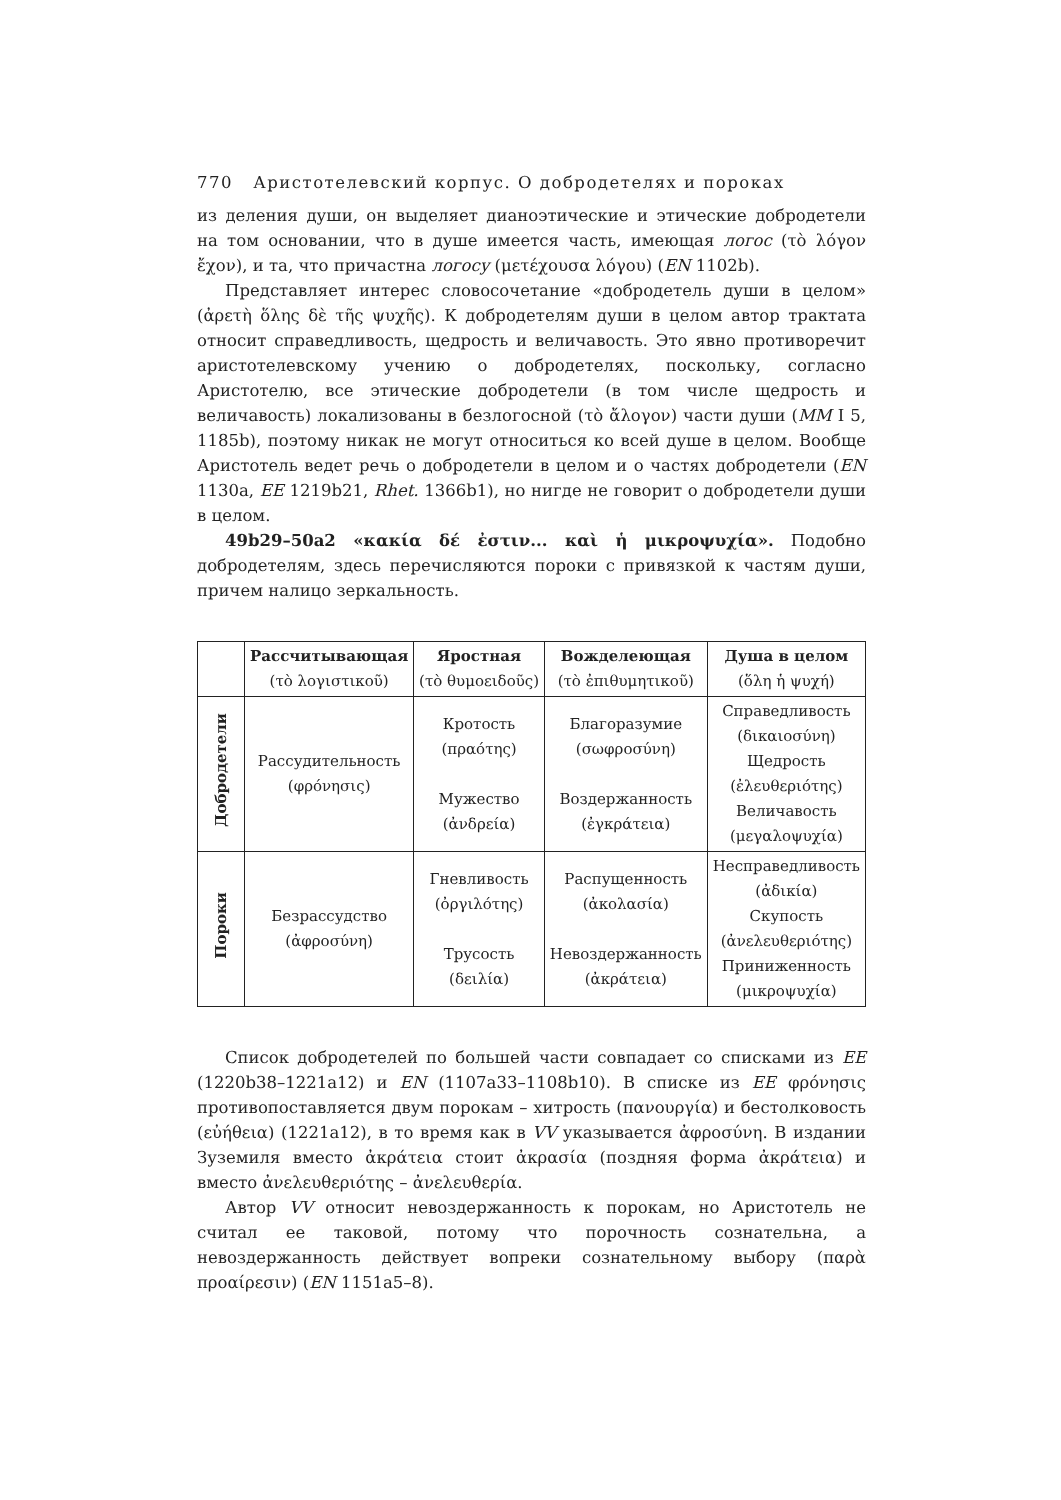770 Аристотелевский корпус. О добродетелях и пороках
из деления души, он выделяет дианоэтические и этические добродетели на том основании, что в душе имеется часть, имеющая логос (τὸ λόγον ἔχον), и та, что причастна логосу (μετέχουσα λόγου) (EN 1102b).
Представляет интерес словосочетание «добродетель души в целом» (ἀρετὴ ὅλης δὲ τῆς ψυχῆς). К добродетелям души в целом автор трактата относит справедливость, щедрость и величавость. Это явно противоречит аристотелевскому учению о добродетелях, поскольку, согласно Аристотелю, все этические добродетели (в том числе щедрость и величавость) локализованы в безлогосной (τὸ ἄλογον) части души (MM I 5, 1185b), поэтому никак не могут относиться ко всей душе в целом. Вообще Аристотель ведет речь о добродетели в целом и о частях добродетели (EN 1130a, EE 1219b21, Rhet. 1366b1), но нигде не говорит о добродетели души в целом.
49b29–50a2 «κακία δέ ἐστιν... καὶ ἡ μικροψυχία». Подобно добродетелям, здесь перечисляются пороки с привязкой к частям души, причем налицо зеркальность.
| | Рассчитывающая (τὸ λογιστικοῦ) | Яростная (τὸ θυμοειδοῦς) | Вожделеющая (τὸ ἐπιθυμητικοῦ) | Душа в целом (ὅλη ἡ ψυχή) |
| --- | --- | --- | --- | --- |
| Добродетели | Рассудительность (φρόνησις) | Кротость (πραότης) Мужество (ἀνδρεία) | Благоразумие (σωφροσύνη) Воздержанность (ἐγκράτεια) | Справедливость (δικαιοσύνη) Щедрость (ἐλευθεριότης) Величавость (μεγαλοψυχία) |
| Пороки | Безрассудство (ἀφροσύνη) | Гневливость (ὀργιλότης) Трусость (δειλία) | Распущенность (ἀκολασία) Невоздержанность (ἀκράτεια) | Несправедливость (ἀδικία) Скупость (ἀνελευθεριότης) Приниженность (μικροψυχία) |
Список добродетелей по большей части совпадает со списками из EE (1220b38–1221a12) и EN (1107a33–1108b10). В списке из EE φρόνησις противопоставляется двум порокам – хитрость (πανουργία) и бестолковость (εὐήθεια) (1221a12), в то время как в VV указывается ἀφροσύνη. В издании Зуземиля вместо ἀκράτεια стоит ἀκρασία (поздняя форма ἀκράτεια) и вместо ἀνελευθεριότης – ἀνελευθερία.
Автор VV относит невоздержанность к порокам, но Аристотель не считал ее таковой, потому что порочность сознательна, а невоздержанность действует вопреки сознательному выбору (παρὰ προαίρεσιν) (EN 1151a5–8).